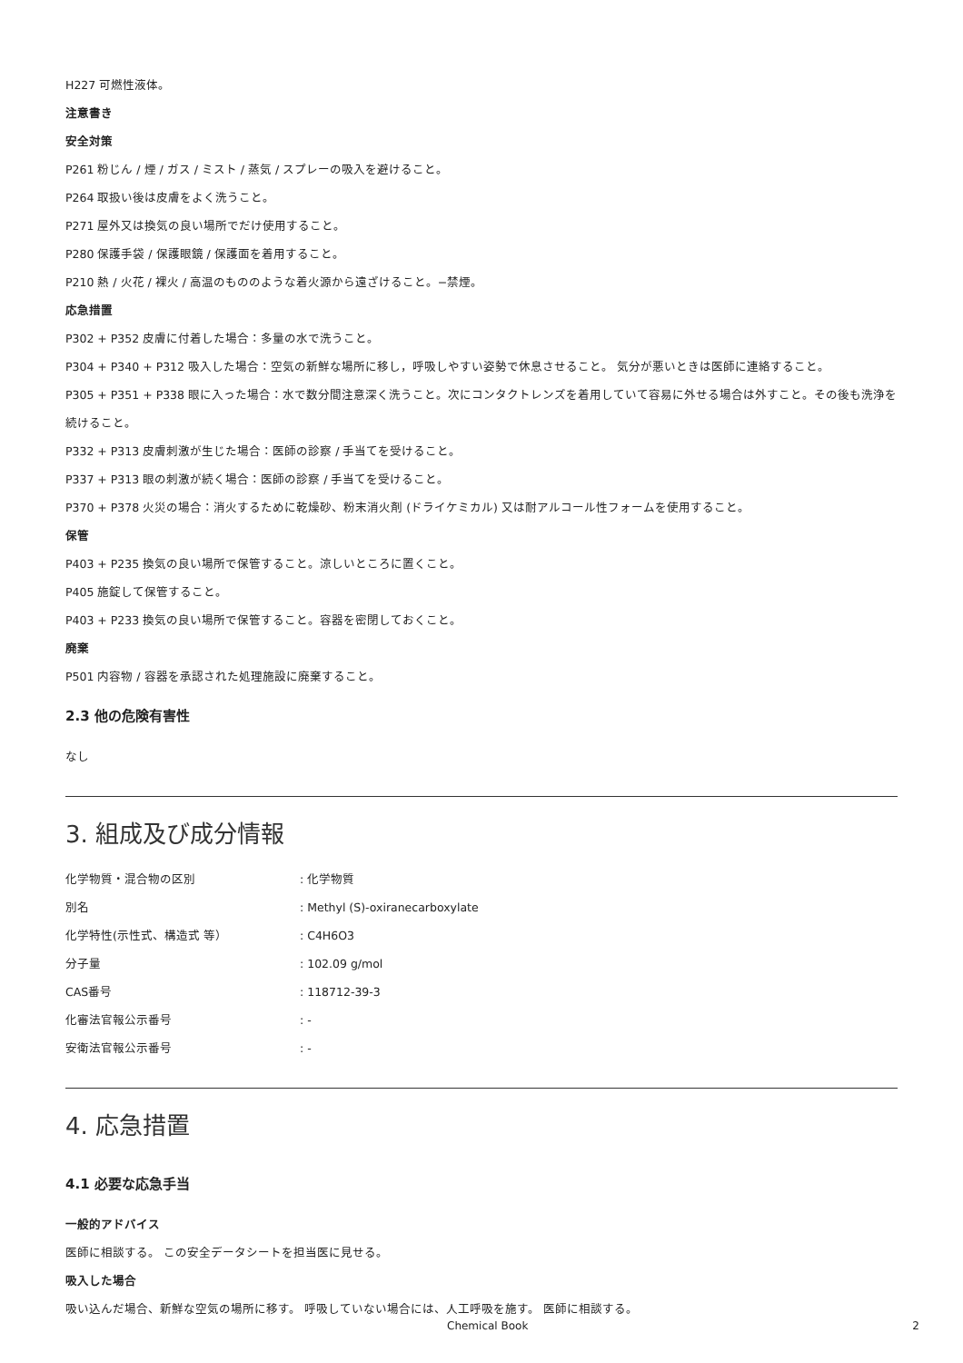H227 可燃性液体。
注意書き
安全対策
P261 粉じん / 煙 / ガス / ミスト / 蒸気 / スプレーの吸入を避けること。
P264 取扱い後は皮膚をよく洗うこと。
P271 屋外又は換気の良い場所でだけ使用すること。
P280 保護手袋 / 保護眼鏡 / 保護面を着用すること。
P210 熱 / 火花 / 裸火 / 高温のもののような着火源から遠ざけること。−禁煙。
応急措置
P302 + P352 皮膚に付着した場合：多量の水で洗うこと。
P304 + P340 + P312 吸入した場合：空気の新鮮な場所に移し，呼吸しやすい姿勢で休息させること。 気分が悪いときは医師に連絡すること。
P305 + P351 + P338 眼に入った場合：水で数分間注意深く洗うこと。次にコンタクトレンズを着用していて容易に外せる場合は外すこと。その後も洗浄を続けること。
P332 + P313 皮膚刺激が生じた場合：医師の診察 / 手当てを受けること。
P337 + P313 眼の刺激が続く場合：医師の診察 / 手当てを受けること。
P370 + P378 火災の場合：消火するために乾燥砂、粉末消火剤 (ドライケミカル) 又は耐アルコール性フォームを使用すること。
保管
P403 + P235 換気の良い場所で保管すること。涼しいところに置くこと。
P405 施錠して保管すること。
P403 + P233 換気の良い場所で保管すること。容器を密閉しておくこと。
廃棄
P501 内容物 / 容器を承認された処理施設に廃棄すること。
2.3 他の危険有害性
なし
3. 組成及び成分情報
| 化学物質・混合物の区別 | : 化学物質 |
| 別名 | : Methyl (S)-oxiranecarboxylate |
| 化学特性(示性式、構造式 等） | : C4H6O3 |
| 分子量 | : 102.09 g/mol |
| CAS番号 | : 118712-39-3 |
| 化審法官報公示番号 | : - |
| 安衛法官報公示番号 | : - |
4. 応急措置
4.1 必要な応急手当
一般的アドバイス
医師に相談する。 この安全データシートを担当医に見せる。
吸入した場合
吸い込んだ場合、新鮮な空気の場所に移す。 呼吸していない場合には、人工呼吸を施す。 医師に相談する。
Chemical Book 2